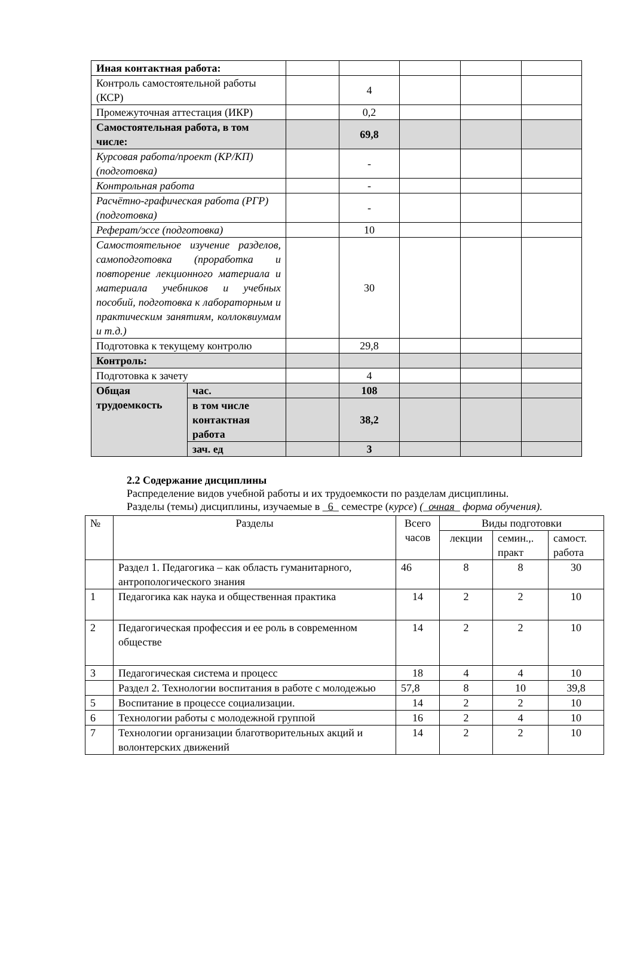| Иная контактная работа: | | | | | | |
| Контроль самостоятельной работы (КСР) | | | 4 | | | |
| Промежуточная аттестация (ИКР) | | | 0,2 | | | |
| Самостоятельная работа, в том числе: | | | 69,8 | | | |
| Курсовая работа/проект (КР/КП) (подготовка) | | | - | | | |
| Контрольная работа | | | - | | | |
| Расчётно-графическая работа (РГР) (подготовка) | | | - | | | |
| Реферат/эссе (подготовка) | | | 10 | | | |
| Самостоятельное изучение разделов, самоподготовка (проработка и повторение лекционного материала и материала учебников и учебных пособий, подготовка к лабораторным и практическим занятиям, коллоквиумам и т.д.) | | | 30 | | | |
| Подготовка к текущему контролю | | | 29,8 | | | |
| Контроль: | | | | | | |
| Подготовка к зачету | | | 4 | | | |
| Общая трудоемкость | час. | | 108 | | | |
| | в том числе контактная работа | | 38,2 | | | |
| | зач. ед | | 3 | | | |
2.2 Содержание дисциплины
Распределение видов учебной работы и их трудоемкости по разделам дисциплины.
Разделы (темы) дисциплины, изучаемые в _6_ семестре (курсе) (_очная_ форма обучения).
| № | Разделы | Всего часов | Виды подготовки | | |
| | | | лекции | семин.,. практ | самост. работа |
| | Раздел 1. Педагогика – как область гуманитарного, антропологического знания | 46 | 8 | 8 | 30 |
| 1 | Педагогика как наука и общественная практика | 14 | 2 | 2 | 10 |
| 2 | Педагогическая профессия и ее роль в современном обществе | 14 | 2 | 2 | 10 |
| 3 | Педагогическая система и процесс | 18 | 4 | 4 | 10 |
| | Раздел 2. Технологии воспитания в работе с молодежью | 57,8 | 8 | 10 | 39,8 |
| 5 | Воспитание в процессе социализации. | 14 | 2 | 2 | 10 |
| 6 | Технологии работы с молодежной группой | 16 | 2 | 4 | 10 |
| 7 | Технологии организации благотворительных акций и волонтерских движений | 14 | 2 | 2 | 10 |